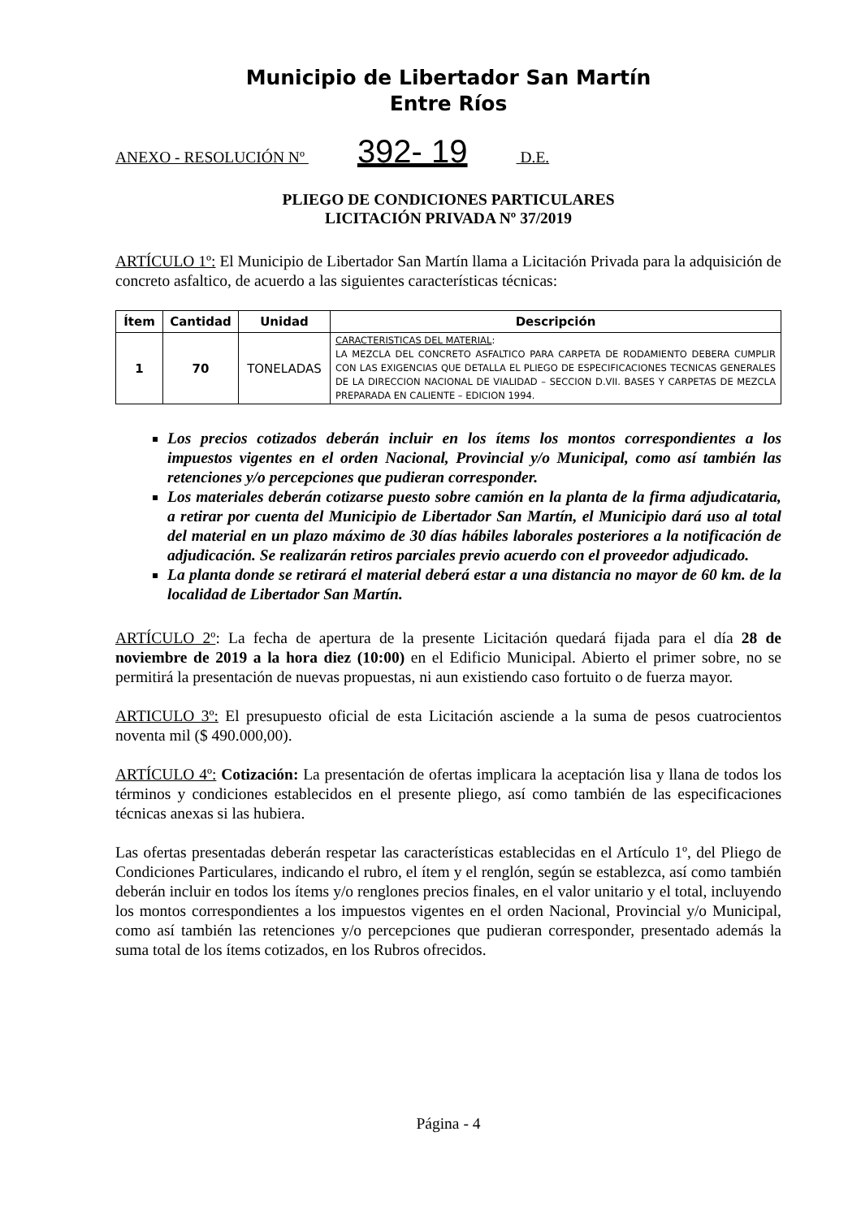Municipio de Libertador San Martín
Entre Ríos
ANEXO - RESOLUCIÓN Nº 392- 19 D.E.
PLIEGO DE CONDICIONES PARTICULARES
LICITACIÓN PRIVADA Nº 37/2019
ARTÍCULO 1º: El Municipio de Libertador San Martín llama a Licitación Privada para la adquisición de concreto asfaltico, de acuerdo a las siguientes características técnicas:
| Ítem | Cantidad | Unidad | Descripción |
| --- | --- | --- | --- |
| 1 | 70 | TONELADAS | CARACTERISTICAS DEL MATERIAL : LA MEZCLA DEL CONCRETO ASFALTICO PARA CARPETA DE RODAMIENTO DEBERA CUMPLIR CON LAS EXIGENCIAS QUE DETALLA EL PLIEGO DE ESPECIFICACIONES TECNICAS GENERALES DE LA DIRECCION NACIONAL DE VIALIDAD – SECCION D.VII. BASES Y CARPETAS DE MEZCLA PREPARADA EN CALIENTE – EDICION 1994. |
Los precios cotizados deberán incluir en los ítems los montos correspondientes a los impuestos vigentes en el orden Nacional, Provincial y/o Municipal, como así también las retenciones y/o percepciones que pudieran corresponder.
Los materiales deberán cotizarse puesto sobre camión en la planta de la firma adjudicataria, a retirar por cuenta del Municipio de Libertador San Martín, el Municipio dará uso al total del material en un plazo máximo de 30 días hábiles laborales posteriores a la notificación de adjudicación. Se realizarán retiros parciales previo acuerdo con el proveedor adjudicado.
La planta donde se retirará el material deberá estar a una distancia no mayor de 60 km. de la localidad de Libertador San Martín.
ARTÍCULO 2º: La fecha de apertura de la presente Licitación quedará fijada para el día 28 de noviembre de 2019 a la hora diez (10:00) en el Edificio Municipal. Abierto el primer sobre, no se permitirá la presentación de nuevas propuestas, ni aun existiendo caso fortuito o de fuerza mayor.
ARTICULO 3º: El presupuesto oficial de esta Licitación asciende a la suma de pesos cuatrocientos noventa mil ($ 490.000,00).
ARTÍCULO 4º: Cotización: La presentación de ofertas implicara la aceptación lisa y llana de todos los términos y condiciones establecidos en el presente pliego, así como también de las especificaciones técnicas anexas si las hubiera.
Las ofertas presentadas deberán respetar las características establecidas en el Artículo 1º, del Pliego de Condiciones Particulares, indicando el rubro, el ítem y el renglón, según se establezca, así como también deberán incluir en todos los ítems y/o renglones precios finales, en el valor unitario y el total, incluyendo los montos correspondientes a los impuestos vigentes en el orden Nacional, Provincial y/o Municipal, como así también las retenciones y/o percepciones que pudieran corresponder, presentado además la suma total de los ítems cotizados, en los Rubros ofrecidos.
Página - 4